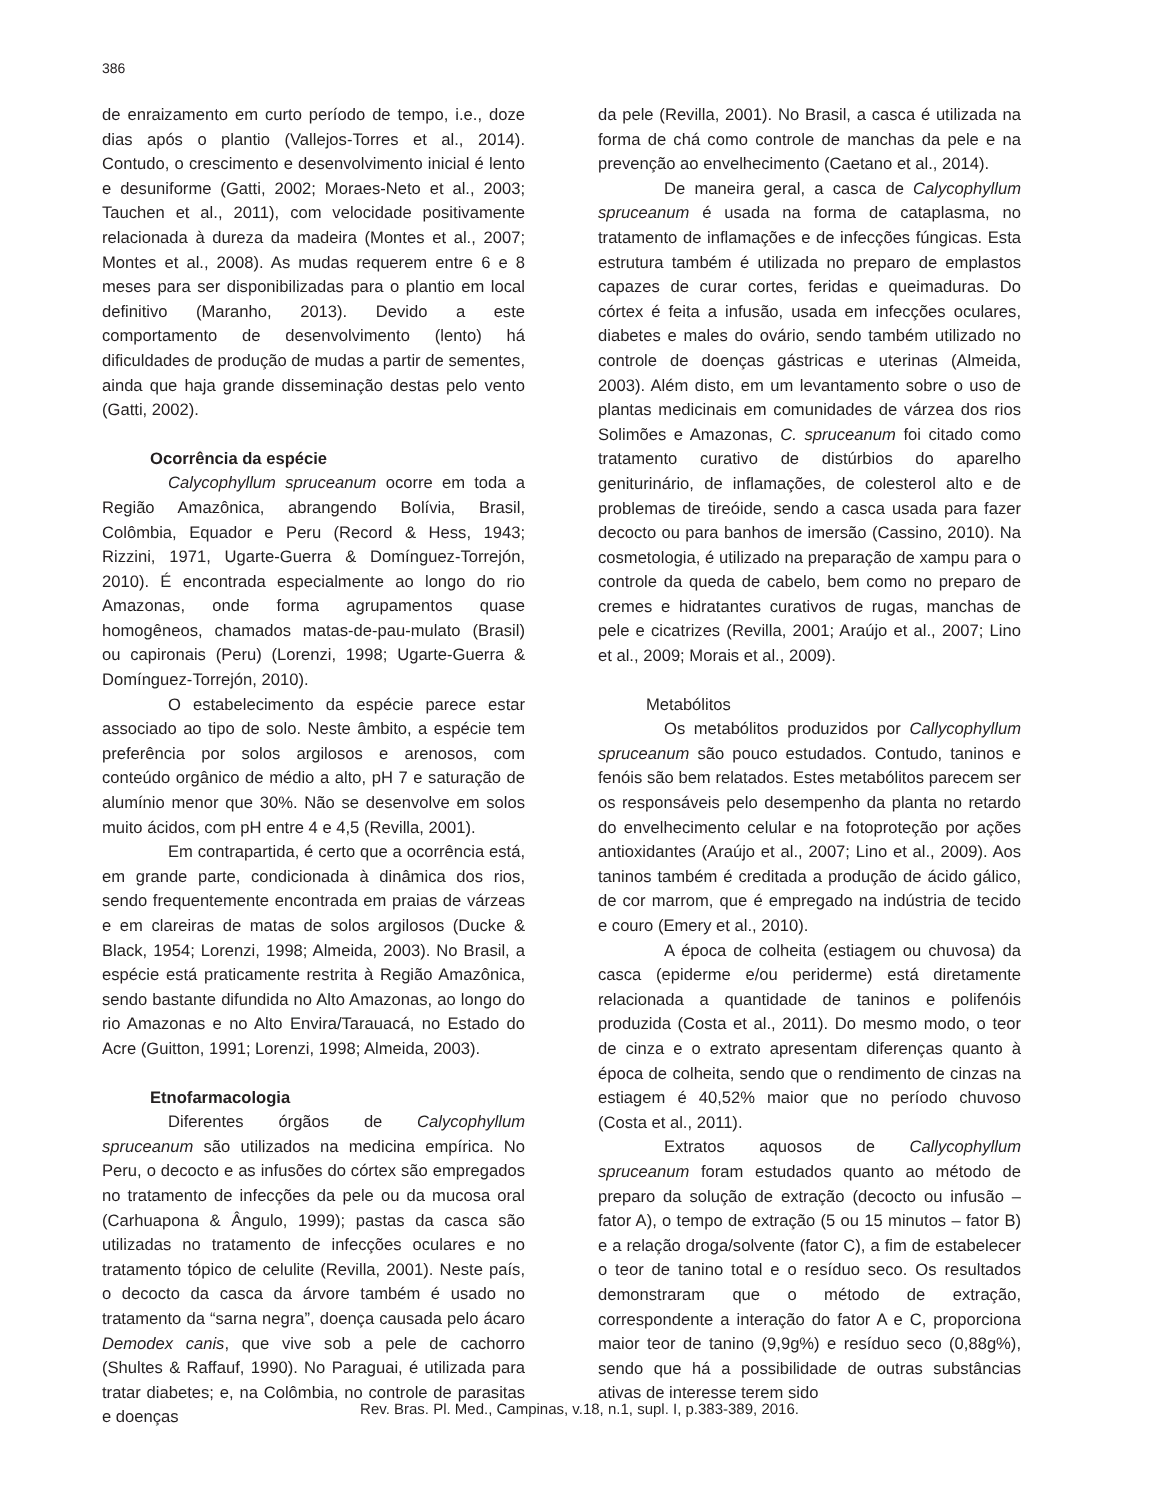386
de enraizamento em curto período de tempo, i.e., doze dias após o plantio (Vallejos-Torres et al., 2014). Contudo, o crescimento e desenvolvimento inicial é lento e desuniforme (Gatti, 2002; Moraes-Neto et al., 2003; Tauchen et al., 2011), com velocidade positivamente relacionada à dureza da madeira (Montes et al., 2007; Montes et al., 2008). As mudas requerem entre 6 e 8 meses para ser disponibilizadas para o plantio em local definitivo (Maranho, 2013). Devido a este comportamento de desenvolvimento (lento) há dificuldades de produção de mudas a partir de sementes, ainda que haja grande disseminação destas pelo vento (Gatti, 2002).
Ocorrência da espécie
Calycophyllum spruceanum ocorre em toda a Região Amazônica, abrangendo Bolívia, Brasil, Colômbia, Equador e Peru (Record & Hess, 1943; Rizzini, 1971, Ugarte-Guerra & Domínguez-Torrejón, 2010). É encontrada especialmente ao longo do rio Amazonas, onde forma agrupamentos quase homogêneos, chamados matas-de-pau-mulato (Brasil) ou capironais (Peru) (Lorenzi, 1998; Ugarte-Guerra & Domínguez-Torrejón, 2010).
O estabelecimento da espécie parece estar associado ao tipo de solo. Neste âmbito, a espécie tem preferência por solos argilosos e arenosos, com conteúdo orgânico de médio a alto, pH 7 e saturação de alumínio menor que 30%. Não se desenvolve em solos muito ácidos, com pH entre 4 e 4,5 (Revilla, 2001).
Em contrapartida, é certo que a ocorrência está, em grande parte, condicionada à dinâmica dos rios, sendo frequentemente encontrada em praias de várzeas e em clareiras de matas de solos argilosos (Ducke & Black, 1954; Lorenzi, 1998; Almeida, 2003). No Brasil, a espécie está praticamente restrita à Região Amazônica, sendo bastante difundida no Alto Amazonas, ao longo do rio Amazonas e no Alto Envira/Tarauacá, no Estado do Acre (Guitton, 1991; Lorenzi, 1998; Almeida, 2003).
Etnofarmacologia
Diferentes órgãos de Calycophyllum spruceanum são utilizados na medicina empírica. No Peru, o decocto e as infusões do córtex são empregados no tratamento de infecções da pele ou da mucosa oral (Carhuapona & Ângulo, 1999); pastas da casca são utilizadas no tratamento de infecções oculares e no tratamento tópico de celulite (Revilla, 2001). Neste país, o decocto da casca da árvore também é usado no tratamento da “sarna negra”, doença causada pelo ácaro Demodex canis, que vive sob a pele de cachorro (Shultes & Raffauf, 1990). No Paraguai, é utilizada para tratar diabetes; e, na Colômbia, no controle de parasitas e doenças
da pele (Revilla, 2001). No Brasil, a casca é utilizada na forma de chá como controle de manchas da pele e na prevenção ao envelhecimento (Caetano et al., 2014).
De maneira geral, a casca de Calycophyllum spruceanum é usada na forma de cataplasma, no tratamento de inflamações e de infecções fúngicas. Esta estrutura também é utilizada no preparo de emplastos capazes de curar cortes, feridas e queimaduras. Do córtex é feita a infusão, usada em infecções oculares, diabetes e males do ovário, sendo também utilizado no controle de doenças gástricas e uterinas (Almeida, 2003). Além disto, em um levantamento sobre o uso de plantas medicinais em comunidades de várzea dos rios Solimões e Amazonas, C. spruceanum foi citado como tratamento curativo de distúrbios do aparelho geniturinário, de inflamações, de colesterol alto e de problemas de tireóide, sendo a casca usada para fazer decocto ou para banhos de imersão (Cassino, 2010). Na cosmetologia, é utilizado na preparação de xampu para o controle da queda de cabelo, bem como no preparo de cremes e hidratantes curativos de rugas, manchas de pele e cicatrizes (Revilla, 2001; Araújo et al., 2007; Lino et al., 2009; Morais et al., 2009).
Metabólitos
Os metabólitos produzidos por Callycophyllum spruceanum são pouco estudados. Contudo, taninos e fenóis são bem relatados. Estes metabólitos parecem ser os responsáveis pelo desempenho da planta no retardo do envelhecimento celular e na fotoproteção por ações antioxidantes (Araújo et al., 2007; Lino et al., 2009). Aos taninos também é creditada a produção de ácido gálico, de cor marrom, que é empregado na indústria de tecido e couro (Emery et al., 2010).
A época de colheita (estiagem ou chuvosa) da casca (epiderme e/ou periderme) está diretamente relacionada a quantidade de taninos e polifenóis produzida (Costa et al., 2011). Do mesmo modo, o teor de cinza e o extrato apresentam diferenças quanto à época de colheita, sendo que o rendimento de cinzas na estiagem é 40,52% maior que no período chuvoso (Costa et al., 2011).
Extratos aquosos de Callycophyllum spruceanum foram estudados quanto ao método de preparo da solução de extração (decocto ou infusão – fator A), o tempo de extração (5 ou 15 minutos – fator B) e a relação droga/solvente (fator C), a fim de estabelecer o teor de tanino total e o resíduo seco. Os resultados demonstraram que o método de extração, correspondente a interação do fator A e C, proporciona maior teor de tanino (9,9g%) e resíduo seco (0,88g%), sendo que há a possibilidade de outras substâncias ativas de interesse terem sido
Rev. Bras. Pl. Med., Campinas, v.18, n.1, supl. I, p.383-389, 2016.